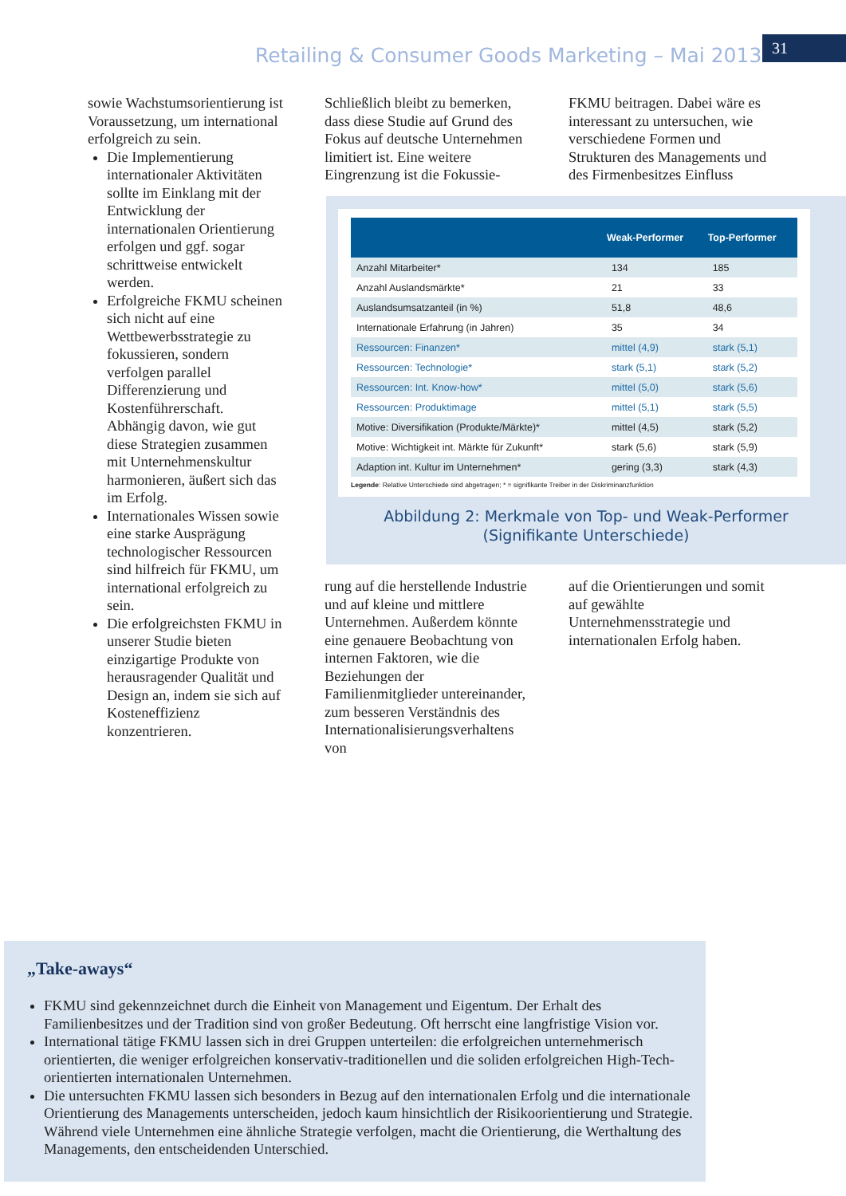Retailing & Consumer Goods Marketing – Mai 2013
31
sowie Wachstumsorientierung ist Voraussetzung, um international erfolgreich zu sein.
Die Implementierung internationaler Aktivitäten sollte im Einklang mit der Entwicklung der internationalen Orientierung erfolgen und ggf. sogar schrittweise entwickelt werden.
Erfolgreiche FKMU scheinen sich nicht auf eine Wettbewerbsstrategie zu fokussieren, sondern verfolgen parallel Differenzierung und Kostenführerschaft. Abhängig davon, wie gut diese Strategien zusammen mit Unternehmenskultur harmonieren, äußert sich das im Erfolg.
Internationales Wissen sowie eine starke Ausprägung technologischer Ressourcen sind hilfreich für FKMU, um international erfolgreich zu sein.
Die erfolgreichsten FKMU in unserer Studie bieten einzigartige Produkte von herausragender Qualität und Design an, indem sie sich auf Kosteneffizienz konzentrieren.
Schließlich bleibt zu bemerken, dass diese Studie auf Grund des Fokus auf deutsche Unternehmen limitiert ist. Eine weitere Eingrenzung ist die Fokussie-
FKMU beitragen. Dabei wäre es interessant zu untersuchen, wie verschiedene Formen und Strukturen des Managements und des Firmenbesitzes Einfluss
| | Weak-Performer | Top-Performer |
| --- | --- | --- |
| Anzahl Mitarbeiter* | 134 | 185 |
| Anzahl Auslandsmärkte* | 21 | 33 |
| Auslandsumsatzanteil (in %) | 51,8 | 48,6 |
| Internationale Erfahrung (in Jahren) | 35 | 34 |
| Ressourcen: Finanzen* | mittel (4,9) | stark (5,1) |
| Ressourcen: Technologie* | stark (5,1) | stark (5,2) |
| Ressourcen: Int. Know-how* | mittel (5,0) | stark (5,6) |
| Ressourcen: Produktimage | mittel (5,1) | stark (5,5) |
| Motive: Diversifikation (Produkte/Märkte)* | mittel (4,5) | stark (5,2) |
| Motive: Wichtigkeit int. Märkte für Zukunft* | stark (5,6) | stark (5,9) |
| Adaption int. Kultur im Unternehmen* | gering (3,3) | stark (4,3) |
Legende: Relative Unterschiede sind abgetragen; * = signifikante Treiber in der Diskriminanzfunktion
Abbildung 2: Merkmale von Top- und Weak-Performer
(Signifikante Unterschiede)
rung auf die herstellende Industrie und auf kleine und mittlere Unternehmen. Außerdem könnte eine genauere Beobachtung von internen Faktoren, wie die Beziehungen der Familienmitglieder untereinander, zum besseren Verständnis des Internationalisierungsverhaltens von
auf die Orientierungen und somit auf gewählte Unternehmensstrategie und internationalen Erfolg haben.
„Take-aways“
FKMU sind gekennzeichnet durch die Einheit von Management und Eigentum. Der Erhalt des Familienbesitzes und der Tradition sind von großer Bedeutung. Oft herrscht eine langfristige Vision vor.
International tätige FKMU lassen sich in drei Gruppen unterteilen: die erfolgreichen unternehmerisch orientierten, die weniger erfolgreichen konservativ-traditionellen und die soliden erfolgreichen High-Tech-orientierten internationalen Unternehmen.
Die untersuchten FKMU lassen sich besonders in Bezug auf den internationalen Erfolg und die internationale Orientierung des Managements unterscheiden, jedoch kaum hinsichtlich der Risikoorientierung und Strategie. Während viele Unternehmen eine ähnliche Strategie verfolgen, macht die Orientierung, die Werthaltung des Managements, den entscheidenden Unterschied.